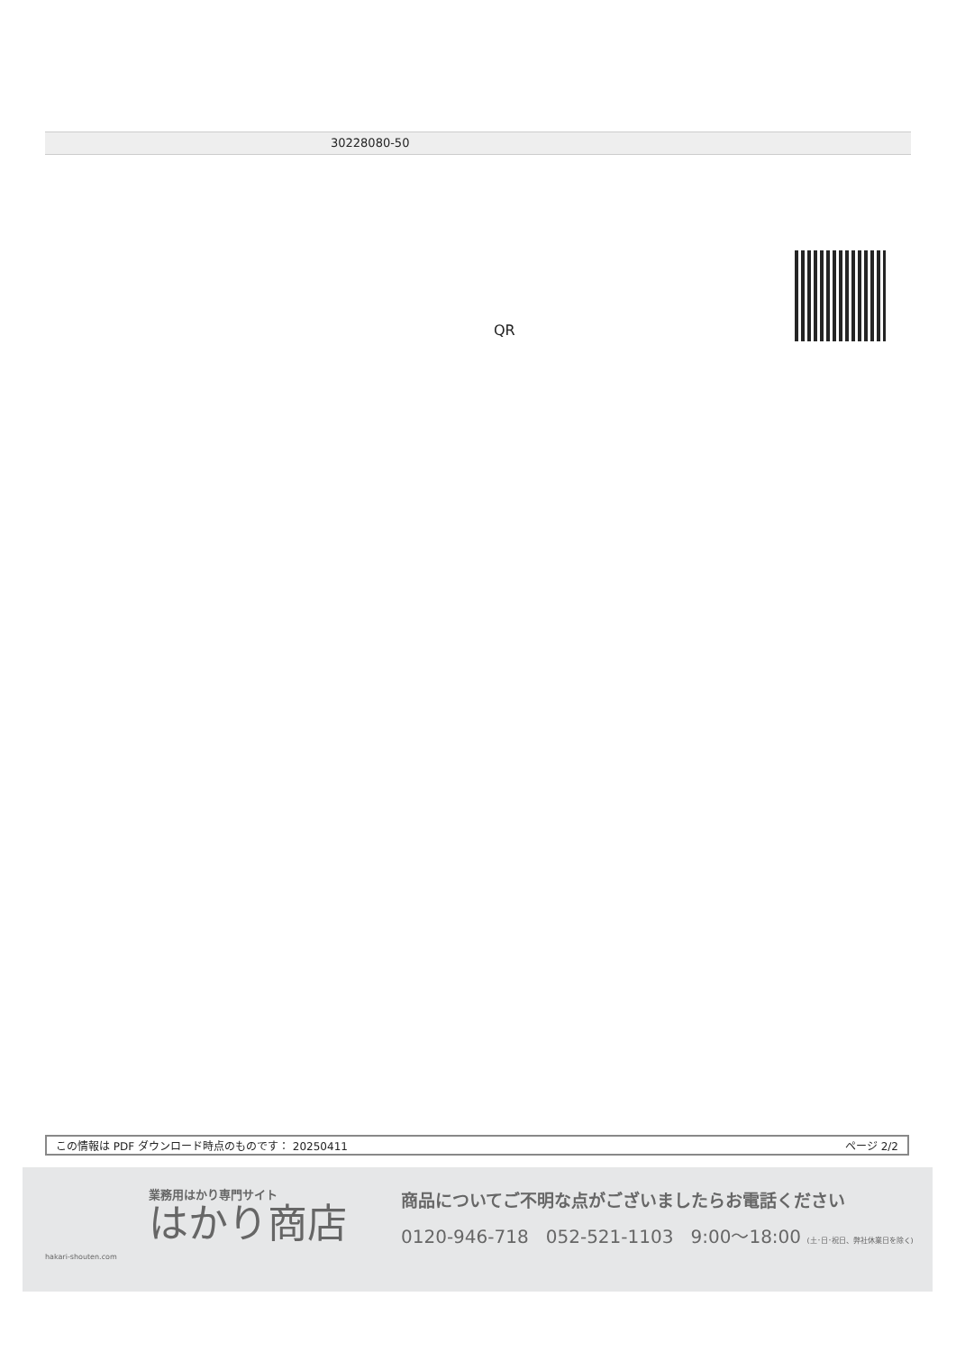30228080-50
QR
この情報は PDF ダウンロード時点のものです： 20250411 ページ 2/2
業務用はかり専門サイト
はかり商店
hakari-shouten.com
商品についてご不明な点がございましたらお電話ください
0120-946-718 052-521-1103 9:00〜18:00 (土･日･祝日、弊社休業日を除く)